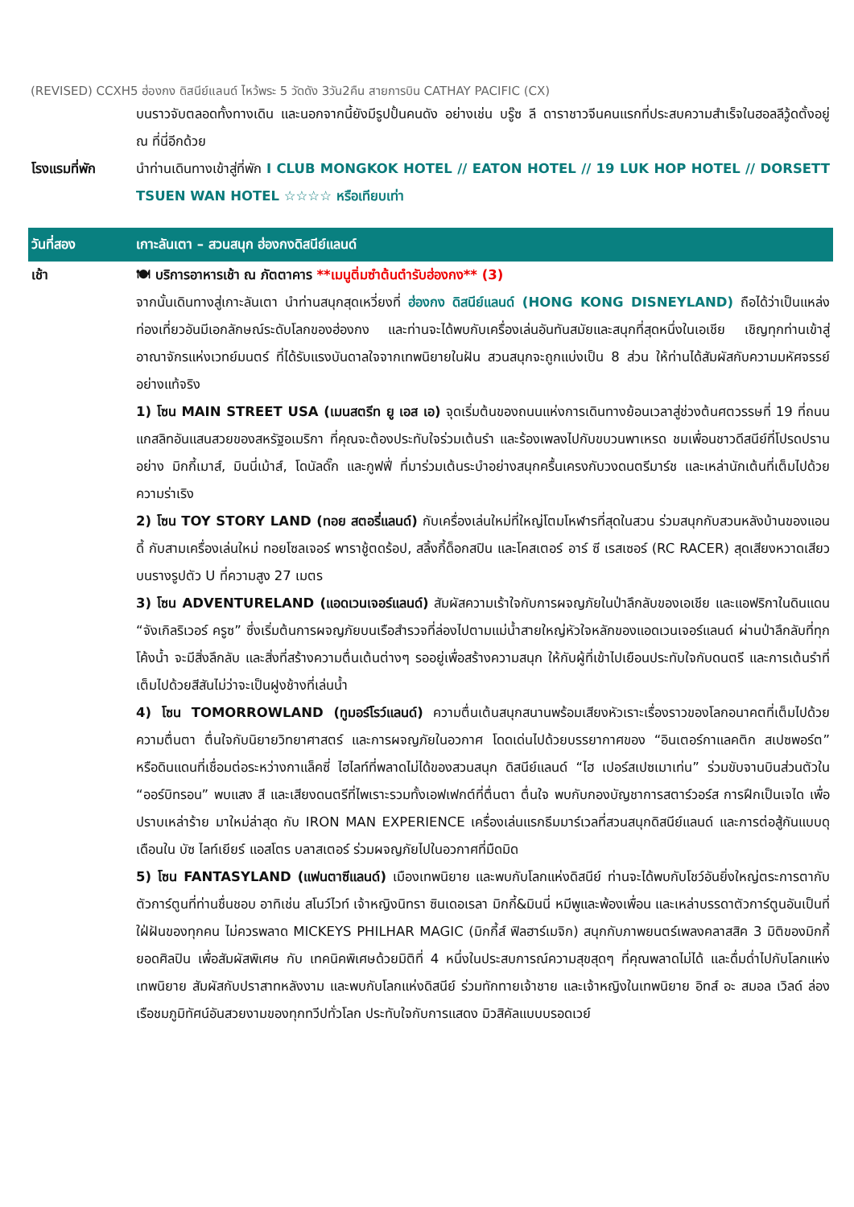(REVISED) CCXH5 ฮ่องกง ดิสนีย์แลนด์ ไหว้พระ 5 วัดดัง 3วัน2คืน สายการบิน CATHAY PACIFIC (CX)
| | บนราวจับตลอดทั้งทางเดิน และนอกจากนี้ยังมีรูปปั้นคนดัง อย่างเช่น บรู๊ซ ลี ดาราชาวจีนคนแรกที่ประสบความสำเร็จในฮอลลีวู้ดตั้งอยู่ ณ ที่นี่อีกด้วย |
| โรงแรมที่พัก | นำท่านเดินทางเข้าสู่ที่พัก I CLUB MONGKOK HOTEL // EATON HOTEL // 19 LUK HOP HOTEL // DORSETT TSUEN WAN HOTEL ☆☆☆☆ หรือเทียบเท่า |
| วันที่สอง | เกาะลันเตา – สวนสนุก ฮ่องกงดิสนีย์แลนด์ |
| เช้า | 🍽 บริการอาหารเช้า ณ ภัตตาคาร **เมนูติ่มซำต้นตำรับฮ่องกง** (3) จากนั้นเดินทางสู่เกาะลันเตา นำท่านสนุกสุดเหวี่ยงที่ ฮ่องกง ดิสนีย์แลนด์ (HONG KONG DISNEYLAND) ถือได้ว่าเป็นแหล่งท่องเที่ยวอันมีเอกลักษณ์ระดับโลกของฮ่องกง และท่านจะได้พบกับเครื่องเล่นอันทันสมัยและสนุกที่สุดหนึ่งในเอเชีย เชิญทุกท่านเข้าสู่อาณาจักรแห่งเวทย์มนตร์ ที่ได้รับแรงบันดาลใจจากเทพนิยายในฝัน สวนสนุกจะถูกแบ่งเป็น 8 ส่วน ให้ท่านได้สัมผัสกับความมหัศจรรย์อย่างแท้จริง 1) โซน MAIN STREET USA (เมนสตรีท ยู เอส เอ) จุดเริ่มต้นของถนนแห่งการเดินทางย้อนเวลาสู่ช่วงต้นศตวรรษที่ 19 ที่ถนนแกสลิทอันแสนสวยของสหรัฐอเมริกา ที่คุณจะต้องประทับใจร่วมเต้นรำ และร้องเพลงไปกับขบวนพาเหรด ชมเพื่อนชาวดีสนีย์ที่โปรดปรานอย่าง มิกกี้เมาส์, มินนี่เม้าส์, โดนัลดั๊ก และกูฟฟี่ ที่มาร่วมเต้นระบำอย่างสนุกครื้นเครงกับวงดนตรีมาร์ช และเหล่านักเต้นที่เต็มไปด้วยความร่าเริง 2) โซน TOY STORY LAND (ทอย สตอรี่แลนด์) กับเครื่องเล่นใหม่ที่ใหญ่โตมโหฬารที่สุดในสวน ร่วมสนุกกับสวนหลังบ้านของแอนดี้ กับสามเครื่องเล่นใหม่ ทอยโซลเจอร์ พาราชู้ตดร้อป, สลิ้งกี้ด็อกสปิน และโคสเตอร์ อาร์ ซี เรสเซอร์ (RC RACER) สุดเสียงหวาดเสียว บนรางรูปตัว U ที่ความสูง 27 เมตร 3) โซน ADVENTURELAND (แอดเวนเจอร์แลนด์) สัมผัสความเร้าใจกับการผจญภัยในป่าลึกลับของเอเชีย และแอฟริกาในดินแดน “จังเกิลริเวอร์ ครูซ” ซึ่งเริ่มต้นการผจญภัยบนเรือสำรวจที่ล่องไปตามแม่น้ำสายใหญ่หัวใจหลักของแอดเวนเจอร์แลนด์ ผ่านป่าลึกลับที่ทุกโค้งน้ำ จะมีสิ่งลึกลับ และสิ่งที่สร้างความตื่นเต้นต่างๆ รออยู่เพื่อสร้างความสนุก ให้กับผู้ที่เข้าไปเยือนประทับใจกับดนตรี และการเต้นรำที่เต็มไปด้วยสีสันไม่ว่าจะเป็นฝูงช้างที่เล่นน้ำ 4) โซน TOMORROWLAND (ทูมอร์โรว์แลนด์) ความตื่นเต้นสนุกสนานพร้อมเสียงหัวเราะเรื่องราวของโลกอนาคตที่เต็มไปด้วยความตื่นตา ตื่นใจกับนิยายวิทยาศาสตร์ และการผจญภัยในอวกาศ โดดเด่นไปด้วยบรรยากาศของ “อินเตอร์กาแลคติก สเปซพอร์ต” หรือดินแดนที่เชื่อมต่อระหว่างกาแล็คซี่ ไฮไลท์ที่พลาดไม่ได้ของสวนสนุก ดิสนีย์แลนด์ “ไฮ เปอร์สเปซเมาเท่น” ร่วมขับจานบินส่วนตัวใน “ออร์บิทรอน” พบแสง สี และเสียงดนตรีที่ไพเราะรวมทั้งเอฟเฟกต์ที่ตื่นตา ตื่นใจ พบกับกองบัญชาการสตาร์วอร์ส การฝึกเป็นเจได เพื่อปราบเหล่าร้าย มาใหม่ล่าสุด กับ IRON MAN EXPERIENCE เครื่องเล่นแรกธีมมาร์เวลที่สวนสนุกดิสนีย์แลนด์ และการต่อสู้กันแบบดุเดือนใน บัซ ไลท์เยียร์ แอสโตร บลาสเตอร์ ร่วมผจญภัยไปในอวกาศที่มืดมิด 5) โซน FANTASYLAND (แฟนตาซีแลนด์) เมืองเทพนิยาย และพบกับโลกแห่งดิสนีย์ ท่านจะได้พบกับโชว์อันยิ่งใหญ่ตระการตากับตัวการ์ตูนที่ท่านชื่นชอบ อาทิเช่น สโนว์ไวท์ เจ้าหญิงนิทรา ซินเดอเรลา มิกกี้&มินนี่ หมีพูและพ้องเพื่อน และเหล่าบรรดาตัวการ์ตูนอันเป็นที่ใฝ่ฝันของทุกคน ไม่ควรพลาด MICKEYS PHILHAR MAGIC (มิกกี้ส์ ฟิลฮาร์เมจิก) สนุกกับภาพยนตร์เพลงคลาสสิค 3 มิติของมิกกี้ยอดศิลปิน เพื่อสัมผัสพิเศษ กับ เทคนิคพิเศษด้วยมิติที่ 4 หนึ่งในประสบการณ์ความสุขสุดๆ ที่คุณพลาดไม่ได้ และดื่มด่ำไปกับโลกแห่งเทพนิยาย สัมผัสกับปราสาทหลังงาม และพบกับโลกแห่งดิสนีย์ ร่วมทักทายเจ้าชาย และเจ้าหญิงในเทพนิยาย อิทส์ อะ สมอล เวิลด์ ล่องเรือชมภูมิทัศน์อันสวยงามของทุกทวีปทั่วโลก ประทับใจกับการแสดง มิวสิคัลแบบบรอดเวย์ |